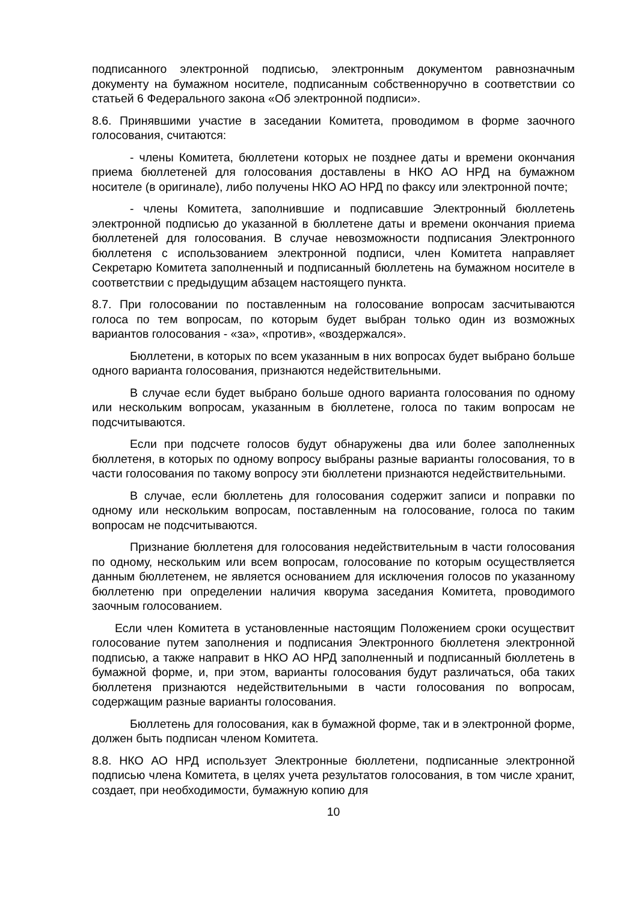подписанного электронной подписью, электронным документом равнозначным документу на бумажном носителе, подписанным собственноручно в соответствии со статьей 6 Федерального закона «Об электронной подписи».
8.6. Принявшими участие в заседании Комитета, проводимом в форме заочного голосования, считаются:
- члены Комитета, бюллетени которых не позднее даты и времени окончания приема бюллетеней для голосования доставлены в НКО АО НРД на бумажном носителе (в оригинале), либо получены НКО АО НРД по факсу или электронной почте;
- члены Комитета, заполнившие и подписавшие Электронный бюллетень электронной подписью до указанной в бюллетене даты и времени окончания приема бюллетеней для голосования. В случае невозможности подписания Электронного бюллетеня с использованием электронной подписи, член Комитета направляет Секретарю Комитета заполненный и подписанный бюллетень на бумажном носителе в соответствии с предыдущим абзацем настоящего пункта.
8.7. При голосовании по поставленным на голосование вопросам засчитываются голоса по тем вопросам, по которым будет выбран только один из возможных вариантов голосования - «за», «против», «воздержался».
Бюллетени, в которых по всем указанным в них вопросах будет выбрано больше одного варианта голосования, признаются недействительными.
В случае если будет выбрано больше одного варианта голосования по одному или нескольким вопросам, указанным в бюллетене, голоса по таким вопросам не подсчитываются.
Если при подсчете голосов будут обнаружены два или более заполненных бюллетеня, в которых по одному вопросу выбраны разные варианты голосования, то в части голосования по такому вопросу эти бюллетени признаются недействительными.
В случае, если бюллетень для голосования содержит записи и поправки по одному или нескольким вопросам, поставленным на голосование, голоса по таким вопросам не подсчитываются.
Признание бюллетеня для голосования недействительным в части голосования по одному, нескольким или всем вопросам, голосование по которым осуществляется данным бюллетенем, не является основанием для исключения голосов по указанному бюллетеню при определении наличия кворума заседания Комитета, проводимого заочным голосованием.
Если член Комитета в установленные настоящим Положением сроки осуществит голосование путем заполнения и подписания Электронного бюллетеня электронной подписью, а также направит в НКО АО НРД заполненный и подписанный бюллетень в бумажной форме, и, при этом, варианты голосования будут различаться, оба таких бюллетеня признаются недействительными в части голосования по вопросам, содержащим разные варианты голосования.
Бюллетень для голосования, как в бумажной форме, так и в электронной форме, должен быть подписан членом Комитета.
8.8. НКО АО НРД использует Электронные бюллетени, подписанные электронной подписью члена Комитета, в целях учета результатов голосования, в том числе хранит, создает, при необходимости, бумажную копию для
10